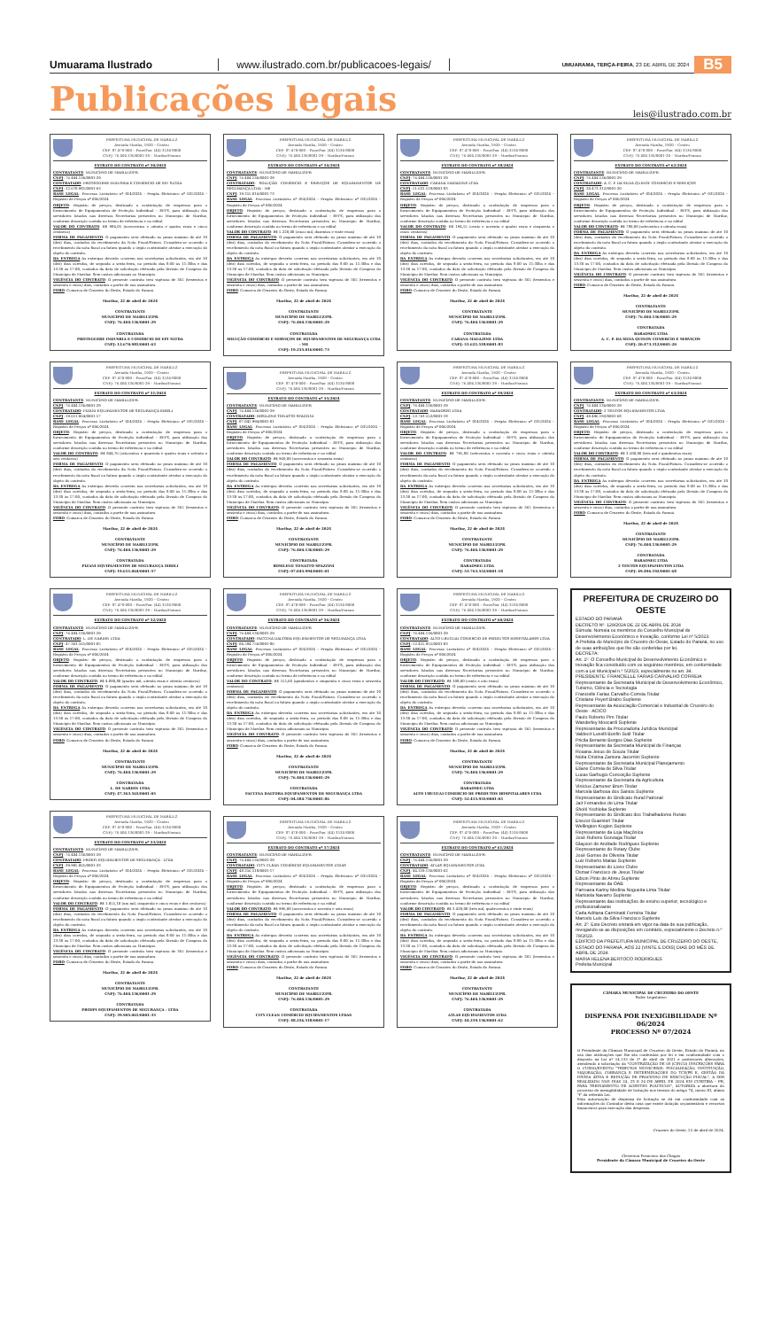Umuarama Ilustrado
www.ilustrado.com.br/publicacoes-legais/
UMUARAMA, TERÇA-FEIRA, 23 DE ABRIL DE 2024
B5
Publicações legais
leis@ilustrado.com.br
PREFEITURA MUNICIPAL DE MARILUZ
Avenida Marília, 1920 – Centro
CEP: 87.470-000 – Fone/Fax: (44) 3534-8000
CNPJ: 76.404.136/0001-29 – Mariluz/Paraná
EXTRATO DO CONTRATO nº 50/2024
CONTRATANTE: MUNICÍPIO DE MARILUZ/PR.
CNPJ: 76.404.136/0001-29
CONTRATADO: PROTEGGERE INDUSRIA E COMÉRCIO DE EPI´SLTDA
CNPJ: 12.670.981/0001-63
BASE LEGAL: Processo Licitatório nº 014/2024 – Pregão Eletrônico nº 035/2024 – Registro de Preços nº 006/2024
OBJETO: Registro de preços, destinado a contratação de empresas para o fornecimento de Equipamentos de Proteção Individual – EPI'S, para utilização dos servidores lotados nas diversas Secretarias presentes no Município de Mariluz, conforme descrição contida no termo de referência e no edital
VALOR DO CONTRATO: R$ 984,05 (novecentos e oitenta e quatro reais e cinco centavos)
FORMA DE PAGAMENTO: O pagamento será efetuado no prazo máximo de até 10 (dez) dias, contados do recebimento da Nota Fiscal/Fatura. Considera-se ocorrido o recebimento da nota fiscal ou fatura quando o órgão contratante atestar a execução do objeto do contrato.
DA ENTREGA As entregas deverão ocorrem nas secretarias solicitantes, em até 10 (dez) dias corridos, de segunda a sexta-feira, no período das 8:00 às 11:30hs e das 13:30 às 17:00, contados da data de solicitação efetuada pela Divisão de Compras do Município de Mariluz. Sem custos adicionais ao Município.
VIGÊNCIA DO CONTRATO: O presente contrato terá vigência de 365 (trezentos e sessenta e cinco) dias, contados a partir de sua assinatura.
FORO: Comarca de Cruzeiro do Oeste, Estado do Paraná.
Mariluz, 22 de abril de 2024
CONTRATANTE
MUNICÍPIO DE MARILUZ/PR.
CNPJ: 76.404.136/0001-29
CONTRATADA
PROTEGGERE INDUSRIA E COMÉRCIO DE EPI´SLTDA
CNPJ: 12.670.981/0001-63
PREFEITURA MUNICIPAL DE MARILUZ
Avenida Marília, 1920 – Centro
CEP: 87.470-000 – Fone/Fax: (44) 3534-8000
CNPJ: 76.404.136/0001-29 – Mariluz/Paraná
EXTRATO DO CONTRATO nº 51/2024
CONTRATANTE: MUNICÍPIO DE MARILUZ/PR.
CNPJ: 76.404.136/0001-29
CONTRATADO: PIZANI EQUIPAMENTOS DE SEGURANÇA EIRELI
CNPJ: 19.611.064/0001-57
BASE LEGAL: Processo Licitatório nº 014/2024 – Pregão Eletrônico nº 035/2024 – Registro de Preços nº 006/2024
OBJETO: Registro de preços, destinado a contratação de empresas para o fornecimento de Equipamentos de Proteção Individual – EPI'S, para utilização dos servidores lotados nas diversas Secretarias presentes no Município de Mariluz, conforme descrição contida no termo de referência e no edital
VALOR DO CONTRATO: R$ 844,76 (oitocentos e quarenta e quatro reais e setenta e seis centavos)
FORMA DE PAGAMENTO: O pagamento será efetuado no prazo máximo de até 10 (dez) dias, contados do recebimento da Nota Fiscal/Fatura. Considera-se ocorrido o recebimento da nota fiscal ou fatura quando o órgão contratante atestar a execução do objeto do contrato.
DA ENTREGA As entregas deverão ocorrem nas secretarias solicitantes, em até 10 (dez) dias corridos, de segunda a sexta-feira, no período das 8:00 às 11:30hs e das 13:30 às 17:00, contados da data de solicitação efetuada pela Divisão de Compras do Município de Mariluz. Sem custos adicionais ao Município.
VIGÊNCIA DO CONTRATO: O presente contrato terá vigência de 365 (trezentos e sessenta e cinco) dias, contados a partir de sua assinatura.
FORO: Comarca de Cruzeiro do Oeste, Estado do Paraná.
Mariluz, 22 de abril de 2024
CONTRATANTE
MUNICÍPIO DE MARILUZ/PR.
CNPJ: 76.404.136/0001-29
CONTRATADA
PIZANI EQUIPAMENTOS DE SEGURANÇA EIRELI
CNPJ: 19.611.064/0001-57
PREFEITURA MUNICIPAL DE MARILUZ
Avenida Marília, 1920 – Centro
CEP: 87.470-000 – Fone/Fax: (44) 3534-8000
CNPJ: 76.404.136/0001-29 – Mariluz/Paraná
EXTRATO DO CONTRATO nº 52/2024
CONTRATANTE: MUNICÍPIO DE MARILUZ/PR.
CNPJ: 76.404.136/0001-29
CONTRATADO: L. DE NARDIN LTDA
CNPJ: 47.363.565/0001-05
BASE LEGAL: Processo Licitatório nº 014/2024 – Pregão Eletrônico nº 035/2024 – Registro de Preços nº 006/2024
OBJETO: Registro de preços, destinado a contratação de empresas para o fornecimento de Equipamentos de Proteção Individual – EPI'S, para utilização dos servidores lotados nas diversas Secretarias presentes no Município de Mariluz, conforme descrição contida no termo de referência e no edital
VALOR DO CONTRATO: R$ 4.080,80 (quatro mil, oitenta reais e oitenta centavos)
FORMA DE PAGAMENTO: O pagamento será efetuado no prazo máximo de até 10 (dez) dias, contados do recebimento da Nota Fiscal/Fatura. Considera-se ocorrido o recebimento da nota fiscal ou fatura quando o órgão contratante atestar a execução do objeto do contrato.
DA ENTREGA As entregas deverão ocorrem nas secretarias solicitantes, em até 10 (dez) dias corridos, de segunda a sexta-feira, no período das 8:00 às 11:30hs e das 13:30 às 17:00, contados da data de solicitação efetuada pela Divisão de Compras do Município de Mariluz. Sem custos adicionais ao Município.
VIGÊNCIA DO CONTRATO: O presente contrato terá vigência de 365 (trezentos e sessenta e cinco) dias, contados a partir de sua assinatura.
FORO: Comarca de Cruzeiro do Oeste, Estado do Paraná.
Mariluz, 22 de abril de 2024
CONTRATANTE
MUNICÍPIO DE MARILUZ/PR.
CNPJ: 76.404.136/0001-29
CONTRATADA
L. DE NARDIN LTDA
CNPJ: 47.363.565/0001-05
PREFEITURA MUNICIPAL DE MARILUZ
Avenida Marília, 1920 – Centro
CEP: 87.470-000 – Fone/Fax: (44) 3534-8000
CNPJ: 76.404.136/0001-29 – Mariluz/Paraná
EXTRATO DO CONTRATO nº 53/2024
CONTRATANTE: MUNICÍPIO DE MARILUZ/PR.
CNPJ: 76.404.136/0001-29
CONTRATADO: PROEPI EQUIPAMENTOS DE SEGURANÇA - LTDA
CNPJ: 39.905.061/0001-33
BASE LEGAL: Processo Licitatório nº 014/2024 – Pregão Eletrônico nº 035/2024 – Registro de Preços nº 006/2024
OBJETO: Registro de preços, destinado a contratação de empresas para o fornecimento de Equipamentos de Proteção Individual – EPI'S, para utilização dos servidores lotados nas diversas Secretarias presentes no Município de Mariluz, conforme descrição contida no termo de referência e no edital
VALOR DO CONTRATO: R$ 1.055,10 (um mil, cinquenta e cinco reais e dez centavos)
FORMA DE PAGAMENTO: O pagamento será efetuado no prazo máximo de até 10 (dez) dias, contados do recebimento da Nota Fiscal/Fatura. Considera-se ocorrido o recebimento da nota fiscal ou fatura quando o órgão contratante atestar a execução do objeto do contrato.
DA ENTREGA As entregas deverão ocorrem nas secretarias solicitantes, em até 10 (dez) dias corridos, de segunda a sexta-feira, no período das 8:00 às 11:30hs e das 13:30 às 17:00, contados da data de solicitação efetuada pela Divisão de Compras do Município de Mariluz. Sem custos adicionais ao Município.
VIGÊNCIA DO CONTRATO: O presente contrato terá vigência de 365 (trezentos e sessenta e cinco) dias, contados a partir de sua assinatura.
FORO: Comarca de Cruzeiro do Oeste, Estado do Paraná.
Mariluz, 22 de abril de 2024
CONTRATANTE
MUNICÍPIO DE MARILUZ/PR.
CNPJ: 76.404.136/0001-29
CONTRATADA
PROEPI EQUIPAMENTOS DE SEGURANÇA - LTDA
CNPJ: 39.905.061/0001-33
PREFEITURA MUNICIPAL DE MARILUZ
Avenida Marília, 1920 – Centro
CEP: 87.470-000 – Fone/Fax: (44) 3534-8000
CNPJ: 76.404.136/0001-29 – Mariluz/Paraná
EXTRATO DO CONTRATO nº 54/2024
CONTRATANTE: MUNICÍPIO DE MARILUZ/PR.
CNPJ: 76.404.136/0001-29
CONTRATADO: SOLUÇÃO COMÉRCIO E SERVIÇOS DE EQUIPAMENTOS DE SEGURANÇA LTDA - ME
CNPJ: 19.255.016/0001-73
BASE LEGAL: Processo Licitatório nº 014/2024 – Pregão Eletrônico nº 035/2024 – Registro de Preços nº 006/2024
OBJETO: Registro de preços, destinado a contratação de empresas para o fornecimento de Equipamentos de Proteção Individual – EPI'S, para utilização dos servidores lotados nas diversas Secretarias presentes no Município de Mariluz, conforme descrição contida no termo de referência e no edital
VALOR DO CONTRATO: R$ 5.220,00 (cinco mil, duzentos e vinte reais)
FORMA DE PAGAMENTO: O pagamento será efetuado no prazo máximo de até 10 (dez) dias, contados do recebimento da Nota Fiscal/Fatura. Considera-se ocorrido o recebimento da nota fiscal ou fatura quando o órgão contratante atestar a execução do objeto do contrato.
DA ENTREGA As entregas deverão ocorrem nas secretarias solicitantes, em até 10 (dez) dias corridos, de segunda a sexta-feira, no período das 8:00 às 11:30hs e das 13:30 às 17:00, contados da data de solicitação efetuada pela Divisão de Compras do Município de Mariluz. Sem custos adicionais ao Município.
VIGÊNCIA DO CONTRATO: O presente contrato terá vigência de 365 (trezentos e sessenta e cinco) dias, contados a partir de sua assinatura.
FORO: Comarca de Cruzeiro do Oeste, Estado do Paraná.
Mariluz, 22 de abril de 2024
CONTRATANTE
MUNICÍPIO DE MARILUZ/PR.
CNPJ: 76.404.136/0001-29
CONTRATADA
SOLUÇÃO COMÉRCIO E SERVIÇOS DE EQUIPAMENTOS DE SEGURANÇA LTDA - ME
CNPJ: 19.255.016/0001-73
PREFEITURA MUNICIPAL DE MARILUZ
Avenida Marília, 1920 – Centro
CEP: 87.470-000 – Fone/Fax: (44) 3534-8000
CNPJ: 76.404.136/0001-29 – Mariluz/Paraná
EXTRATO DO CONTRATO nº 55/2024
CONTRATANTE: MUNICÍPIO DE MARILUZ/PR.
CNPJ: 76.404.136/0001-29
CONTRATADO: ROSILENE TONATTO SPAZZINI
CNPJ: 07.045.994/0001-01
BASE LEGAL: Processo Licitatório nº 014/2024 – Pregão Eletrônico nº 035/2024 – Registro de Preços nº 006/2024
OBJETO: Registro de preços, destinado a contratação de empresas para o fornecimento de Equipamentos de Proteção Individual – EPI'S, para utilização dos servidores lotados nas diversas Secretarias presentes no Município de Mariluz, conforme descrição contida no termo de referência e no edital
VALOR DO CONTRATO: R$ 960,00 (novecentos e sessenta reais)
FORMA DE PAGAMENTO: O pagamento será efetuado no prazo máximo de até 10 (dez) dias, contados do recebimento da Nota Fiscal/Fatura. Considera-se ocorrido o recebimento da nota fiscal ou fatura quando o órgão contratante atestar a execução do objeto do contrato.
DA ENTREGA As entregas deverão ocorrem nas secretarias solicitantes, em até 10 (dez) dias corridos, de segunda a sexta-feira, no período das 8:00 às 11:30hs e das 13:30 às 17:00, contados da data de solicitação efetuada pela Divisão de Compras do Município de Mariluz. Sem custos adicionais ao Município.
VIGÊNCIA DO CONTRATO: O presente contrato terá vigência de 365 (trezentos e sessenta e cinco) dias, contados a partir de sua assinatura.
FORO: Comarca de Cruzeiro do Oeste, Estado do Paraná.
Mariluz, 22 de abril de 2024
CONTRATANTE
MUNICÍPIO DE MARILUZ/PR.
CNPJ: 76.404.136/0001-29
CONTRATADA
ROSILENE TONATTO SPAZZINI
CNPJ: 07.045.994/0001-01
PREFEITURA MUNICIPAL DE MARILUZ
Avenida Marília, 1920 – Centro
CEP: 87.470-000 – Fone/Fax: (44) 3534-8000
CNPJ: 76.404.136/0001-29 – Mariluz/Paraná
EXTRATO DO CONTRATO nº 56/2024
CONTRATANTE: MUNICÍPIO DE MARILUZ/PR.
CNPJ: 76.404.136/0001-29
CONTRATADO: FACCINA DALTORA EQUIPAMENTOS DE SEGURANÇA LTDA
CNPJ: 04.584.756/0001-86
BASE LEGAL: Processo Licitatório nº 014/2024 – Pregão Eletrônico nº 035/2024 – Registro de Preços nº 006/2024
OBJETO: Registro de preços, destinado a contratação de empresas para o fornecimento de Equipamentos de Proteção Individual – EPI'S, para utilização dos servidores lotados nas diversas Secretarias presentes no Município de Mariluz, conforme descrição contida no termo de referência e no edital
VALOR DO CONTRATO: R$ 555,60 (quinhentos e cinquenta e cinco reais e sessenta centavos)
FORMA DE PAGAMENTO: O pagamento será efetuado no prazo máximo de até 10 (dez) dias, contados do recebimento da Nota Fiscal/Fatura. Considera-se ocorrido o recebimento da nota fiscal ou fatura quando o órgão contratante atestar a execução do objeto do contrato.
DA ENTREGA As entregas deverão ocorrem nas secretarias solicitantes, em até 10 (dez) dias corridos, de segunda a sexta-feira, no período das 8:00 às 11:30hs e das 13:30 às 17:00, contados da data de solicitação efetuada pela Divisão de Compras do Município de Mariluz. Sem custos adicionais ao Município.
VIGÊNCIA DO CONTRATO: O presente contrato terá vigência de 365 (trezentos e sessenta e cinco) dias, contados a partir de sua assinatura.
FORO: Comarca de Cruzeiro do Oeste, Estado do Paraná.
Mariluz, 22 de abril de 2024
CONTRATANTE
MUNICÍPIO DE MARILUZ/PR.
CNPJ: 76.404.136/0001-29
CONTRATADA
FACCINA DALTORA EQUIPAMENTOS DE SEGURANÇA LTDA
CNPJ: 04.584.756/0001-86
PREFEITURA MUNICIPAL DE MARILUZ
Avenida Marília, 1920 – Centro
CEP: 87.470-000 – Fone/Fax: (44) 3534-8000
CNPJ: 76.404.136/0001-29 – Mariluz/Paraná
EXTRATO DO CONTRATO nº 57/2024
CONTRATANTE: MUNICÍPIO DE MARILUZ/PR.
CNPJ: 76.404.136/0001-29
CONTRATADO: CITY CLEAN COMÉRCIO EQUIPAMENTOS LTDAS
CNPJ: 48.256.518/0001-17
BASE LEGAL: Processo Licitatório nº 014/2024 – Pregão Eletrônico nº 035/2024 – Registro de Preços nº 006/2024
OBJETO: Registro de preços, destinado a contratação de empresas para o fornecimento de Equipamentos de Proteção Individual – EPI'S, para utilização dos servidores lotados nas diversas Secretarias presentes no Município de Mariluz, conforme descrição contida no termo de referência e no edital
VALOR DO CONTRATO: R$ 996,00 (novecentos e noventa e seis reais)
FORMA DE PAGAMENTO: O pagamento será efetuado no prazo máximo de até 10 (dez) dias, contados do recebimento da Nota Fiscal/Fatura. Considera-se ocorrido o recebimento da nota fiscal ou fatura quando o órgão contratante atestar a execução do objeto do contrato.
DA ENTREGA As entregas deverão ocorrem nas secretarias solicitantes, em até 10 (dez) dias corridos, de segunda a sexta-feira, no período das 8:00 às 11:30hs e das 13:30 às 17:00, contados da data de solicitação efetuada pela Divisão de Compras do Município de Mariluz. Sem custos adicionais ao Município.
VIGÊNCIA DO CONTRATO: O presente contrato terá vigência de 365 (trezentos e sessenta e cinco) dias, contados a partir de sua assinatura.
FORO: Comarca de Cruzeiro do Oeste, Estado do Paraná.
Mariluz, 22 de abril de 2024
CONTRATANTE
MUNICÍPIO DE MARILUZ/PR.
CNPJ: 76.404.136/0001-29
CONTRATADA
CITY CLEAN COMÉRCIO EQUIPAMENTOS LTDAS
CNPJ: 48.256.518/0001-17
PREFEITURA MUNICIPAL DE MARILUZ
Avenida Marília, 1920 – Centro
CEP: 87.470-000 – Fone/Fax: (44) 3534-8000
CNPJ: 76.404.136/0001-29 – Mariluz/Paraná
EXTRATO DO CONTRATO nº 58/2024
CONTRATANTE: MUNICÍPIO DE MARILUZ/PR.
CNPJ: 76.404.136/0001-29
CONTRATADO: CABANA MAGAZINE LTDA
CNPJ: 51.621.518/0001-83
BASE LEGAL: Processo Licitatório nº 014/2024 – Pregão Eletrônico nº 035/2024 – Registro de Preços nº 006/2024
OBJETO: Registro de preços, destinado a contratação de empresas para o fornecimento de Equipamentos de Proteção Individual – EPI'S, para utilização dos servidores lotados nas diversas Secretarias presentes no Município de Mariluz, conforme descrição contida no termo de referência e no edital
VALOR DO CONTRATO: R$ 194,55 (cento e noventa e quatro reais e cinquenta e cinco centavos)
FORMA DE PAGAMENTO: O pagamento será efetuado no prazo máximo de até 10 (dez) dias, contados do recebimento da Nota Fiscal/Fatura. Considera-se ocorrido o recebimento da nota fiscal ou fatura quando o órgão contratante atestar a execução do objeto do contrato.
DA ENTREGA As entregas deverão ocorrem nas secretarias solicitantes, em até 10 (dez) dias corridos, de segunda a sexta-feira, no período das 8:00 às 11:30hs e das 13:30 às 17:00, contados da data de solicitação efetuada pela Divisão de Compras do Município de Mariluz. Sem custos adicionais ao Município.
VIGÊNCIA DO CONTRATO: O presente contrato terá vigência de 365 (trezentos e sessenta e cinco) dias, contados a partir de sua assinatura.
FORO: Comarca de Cruzeiro do Oeste, Estado do Paraná.
Mariluz, 22 de abril de 2024
CONTRATANTE
MUNICÍPIO DE MARILUZ/PR.
CNPJ: 76.404.136/0001-29
CONTRATADA
CABANA MAGAZINE LTDA
CNPJ: 51.621.518/0001-83
PREFEITURA MUNICIPAL DE MARILUZ
Avenida Marília, 1920 – Centro
CEP: 87.470-000 – Fone/Fax: (44) 3534-8000
CNPJ: 76.404.136/0001-29 – Mariluz/Paraná
EXTRATO DO CONTRATO nº 59/2024
CONTRATANTE: MUNICÍPIO DE MARILUZ/PR.
CNPJ: 76.404.136/0001-29
CONTRATADO: BARAOSEG LTDA
CNPJ: 53.763.552/0001-18
BASE LEGAL: Processo Licitatório nº 014/2024 – Pregão Eletrônico nº 035/2024 – Registro de Preços nº 006/2024
OBJETO: Registro de preços, destinado a contratação de empresas para o fornecimento de Equipamentos de Proteção Individual – EPI'S, para utilização dos servidores lotados nas diversas Secretarias presentes no Município de Mariluz, conforme descrição contida no termo de referência e no edital
VALOR DO CONTRATO: R$ 795,80 (setecentos e noventa e cinco reais e oitenta centavos)
FORMA DE PAGAMENTO: O pagamento será efetuado no prazo máximo de até 10 (dez) dias, contados do recebimento da Nota Fiscal/Fatura. Considera-se ocorrido o recebimento da nota fiscal ou fatura quando o órgão contratante atestar a execução do objeto do contrato.
DA ENTREGA As entregas deverão ocorrem nas secretarias solicitantes, em até 10 (dez) dias corridos, de segunda a sexta-feira, no período das 8:00 às 11:30hs e das 13:30 às 17:00, contados da data de solicitação efetuada pela Divisão de Compras do Município de Mariluz. Sem custos adicionais ao Município.
VIGÊNCIA DO CONTRATO: O presente contrato terá vigência de 365 (trezentos e sessenta e cinco) dias, contados a partir de sua assinatura.
FORO: Comarca de Cruzeiro do Oeste, Estado do Paraná.
Mariluz, 22 de abril de 2024
CONTRATANTE
MUNICÍPIO DE MARILUZ/PR.
CNPJ: 76.404.136/0001-29
CONTRATADA
BARAOSEG LTDA
CNPJ: 53.763.552/0001-18
PREFEITURA MUNICIPAL DE MARILUZ
Avenida Marília, 1920 – Centro
CEP: 87.470-000 – Fone/Fax: (44) 3534-8000
CNPJ: 76.404.136/0001-29 – Mariluz/Paraná
EXTRATO DO CONTRATO nº 60/2024
CONTRATANTE: MUNICÍPIO DE MARILUZ/PR.
CNPJ: 76.404.136/0001-29
CONTRATADO: ALTO URUGUAI COMERCIO DE PRODUTOS HOSPITALARES LTDA
CNPJ: 52.415.955/0001-03
BASE LEGAL: Processo Licitatório nº 014/2024 – Pregão Eletrônico nº 035/2024 – Registro de Preços nº 006/2024
OBJETO: Registro de preços, destinado a contratação de empresas para o fornecimento de Equipamentos de Proteção Individual – EPI'S, para utilização dos servidores lotados nas diversas Secretarias presentes no Município de Mariluz, conforme descrição contida no termo de referência e no edital
VALOR DO CONTRATO: R$ 108,00 (cento e oito reais)
FORMA DE PAGAMENTO: O pagamento será efetuado no prazo máximo de até 10 (dez) dias, contados do recebimento da Nota Fiscal/Fatura. Considera-se ocorrido o recebimento da nota fiscal ou fatura quando o órgão contratante atestar a execução do objeto do contrato.
DA ENTREGA As entregas deverão ocorrem nas secretarias solicitantes, em até 10 (dez) dias corridos, de segunda a sexta-feira, no período das 8:00 às 11:30hs e das 13:30 às 17:00, contados da data de solicitação efetuada pela Divisão de Compras do Município de Mariluz. Sem custos adicionais ao Município.
VIGÊNCIA DO CONTRATO: O presente contrato terá vigência de 365 (trezentos e sessenta e cinco) dias, contados a partir de sua assinatura.
FORO: Comarca de Cruzeiro do Oeste, Estado do Paraná.
Mariluz, 22 de abril de 2024
CONTRATANTE
MUNICÍPIO DE MARILUZ/PR.
CNPJ: 76.404.136/0001-29
CONTRATADA
BARAOSEG LTDA
ALTO URUGUAI COMERCIO DE PRODUTOS HOSPITALARES LTDA
CNPJ: 52.415.955/0001-03
PREFEITURA MUNICIPAL DE MARILUZ
Avenida Marília, 1920 – Centro
CEP: 87.470-000 – Fone/Fax: (44) 3534-8000
CNPJ: 76.404.136/0001-29 – Mariluz/Paraná
EXTRATO DO CONTRATO nº 61/2024
CONTRATANTE: MUNICÍPIO DE MARILUZ/PR.
CNPJ: 76.404.136/0001-29
CONTRATADO: ATLAS EQUIPAMENTOS LTDA
CNPJ: 44.219.136/0001-62
BASE LEGAL: Processo Licitatório nº 014/2024 – Pregão Eletrônico nº 035/2024 – Registro de Preços nº 006/2024
OBJETO: Registro de preços, destinado a contratação de empresas para o fornecimento de Equipamentos de Proteção Individual – EPI'S, para utilização dos servidores lotados nas diversas Secretarias presentes no Município de Mariluz, conforme descrição contida no termo de referência e no edital
VALOR DO CONTRATO: R$ 3.420,00 (três mil, quatrocentos e vinte reais)
FORMA DE PAGAMENTO: O pagamento será efetuado no prazo máximo de até 10 (dez) dias, contados do recebimento da Nota Fiscal/Fatura. Considera-se ocorrido o recebimento da nota fiscal ou fatura quando o órgão contratante atestar a execução do objeto do contrato.
DA ENTREGA As entregas deverão ocorrem nas secretarias solicitantes, em até 10 (dez) dias corridos, de segunda a sexta-feira, no período das 8:00 às 11:30hs e das 13:30 às 17:00, contados da data de solicitação efetuada pela Divisão de Compras do Município de Mariluz. Sem custos adicionais ao Município.
VIGÊNCIA DO CONTRATO: O presente contrato terá vigência de 365 (trezentos e sessenta e cinco) dias, contados a partir de sua assinatura.
FORO: Comarca de Cruzeiro do Oeste, Estado do Paraná.
Mariluz, 22 de abril de 2024
CONTRATANTE
MUNICÍPIO DE MARILUZ/PR.
CNPJ: 76.404.136/0001-29
CONTRATADA
ATLAS EQUIPAMENTOS LTDA
CNPJ: 44.219.136/0001-62
PREFEITURA MUNICIPAL DE MARILUZ
Avenida Marília, 1920 – Centro
CEP: 87.470-000 – Fone/Fax: (44) 3534-8000
CNPJ: 76.404.136/0001-29 – Mariluz/Paraná
EXTRATO DO CONTRATO nº 62/2024
CONTRATANTE: MUNICÍPIO DE MARILUZ/PR.
CNPJ: 76.404.136/0001-29
CONTRATADO: A. C. P. DA SILVA QUINOY COMERCIO E SERVIÇOS
CNPJ: 20.473.312/0001-20
BASE LEGAL: Processo Licitatório nº 014/2024 – Pregão Eletrônico nº 035/2024 – Registro de Preços nº 006/2024
OBJETO: Registro de preços, destinado a contratação de empresas para o fornecimento de Equipamentos de Proteção Individual – EPI'S, para utilização dos servidores lotados nas diversas Secretarias presentes no Município de Mariluz, conforme descrição contida no termo de referência e no edital
VALOR DO CONTRATO: R$ 780,00 (setecentos e oitenta reais)
FORMA DE PAGAMENTO: O pagamento será efetuado no prazo máximo de até 10 (dez) dias, contados do recebimento da Nota Fiscal/Fatura. Considera-se ocorrido o recebimento da nota fiscal ou fatura quando o órgão contratante atestar a execução do objeto do contrato.
DA ENTREGA As entregas deverão ocorrem nas secretarias solicitantes, em até 10 (dez) dias corridos, de segunda a sexta-feira, no período das 8:00 às 11:30hs e das 13:30 às 17:00, contados da data de solicitação efetuada pela Divisão de Compras do Município de Mariluz. Sem custos adicionais ao Município.
VIGÊNCIA DO CONTRATO: O presente contrato terá vigência de 365 (trezentos e sessenta e cinco) dias, contados a partir de sua assinatura.
FORO: Comarca de Cruzeiro do Oeste, Estado do Paraná.
Mariluz, 22 de abril de 2024
CONTRATANTE
MUNICÍPIO DE MARILUZ/PR.
CNPJ: 76.404.136/0001-29
CONTRATADA
BARAOSEG LTDA
A. C. P. DA SILVA QUINOY COMERCIO E SERVIÇOS
CNPJ: 20.473.312/0001-20
PREFEITURA MUNICIPAL DE MARILUZ
Avenida Marília, 1920 – Centro
CEP: 87.470-000 – Fone/Fax: (44) 3534-8000
CNPJ: 76.404.136/0001-29 – Mariluz/Paraná
EXTRATO DO CONTRATO nº 63/2024
CONTRATANTE: MUNICÍPIO DE MARILUZ/PR.
CNPJ: 76.404.136/0001-29
CONTRATADO: 2 TENTOS EQUIPAMENTOS LTDA
CNPJ: 49.496.192/0001-68
BASE LEGAL: Processo Licitatório nº 014/2024 – Pregão Eletrônico nº 035/2024 – Registro de Preços nº 006/2024
OBJETO: Registro de preços, destinado a contratação de empresas para o fornecimento de Equipamentos de Proteção Individual – EPI'S, para utilização dos servidores lotados nas diversas Secretarias presentes no Município de Mariluz, conforme descrição contida no termo de referência e no edital
VALOR DO CONTRATO: R$ 3.500,00 (três mil e quinhentos reais)
FORMA DE PAGAMENTO: O pagamento será efetuado no prazo máximo de até 10 (dez) dias, contados do recebimento da Nota Fiscal/Fatura. Considera-se ocorrido o recebimento da nota fiscal ou fatura quando o órgão contratante atestar a execução do objeto do contrato.
DA ENTREGA As entregas deverão ocorrem nas secretarias solicitantes, em até 10 (dez) dias corridos, de segunda a sexta-feira, no período das 8:00 às 11:30hs e das 13:30 às 17:00, contados da data de solicitação efetuada pela Divisão de Compras do Município de Mariluz. Sem custos adicionais ao Município.
VIGÊNCIA DO CONTRATO: O presente contrato terá vigência de 365 (trezentos e sessenta e cinco) dias, contados a partir de sua assinatura.
FORO: Comarca de Cruzeiro do Oeste, Estado do Paraná.
Mariluz, 22 de abril de 2024
CONTRATANTE
MUNICÍPIO DE MARILUZ/PR.
CNPJ: 76.404.136/0001-29
CONTRATADA
BARAOSEG LTDA
2 TENTOS EQUIPAMENTOS LTDA
CNPJ: 49.496.192/0001-68
PREFEITURA DE CRUZEIRO DO OESTE
ESTADO DO PARANÁ
DECRETO Nº. 129/2024 DE 22 DE ABRIL DE 2024
Súmula: Nomeia os membros do Conselho Municipal de Desenvolvimento Econômico e Inovação, conforme Lei nº 5/2023.
A Prefeita do Município de Cruzeiro do Oeste, Estado do Paraná, no uso de suas atribuições que lhe são conferidas por lei,
DECRETA:
Art. 1º. O Conselho Municipal de Desenvolvimento Econômico e Inovação fica constituído com os seguintes membros, em conformidade com a Lei Municipal n.º 5/2023, especialmente no art. 34.
PRESIDENTE: FRANCIELLE FARIAS CARVALHO CORREIA
Representante da Secretaria Municipal de Desenvolvimento Econômico, Turismo, Ciência e Tecnologia
Francielle Farias Carvalho Correia Titular
Cristiane Peyerl Brabo Suplente
Representante da Associação Comercial e Industrial de Cruzeiro do Oeste - ACICO
Paulo Roberto Pim Titular
Wanderley Moscardi Suplente
Representante da Procuradoria Jurídica Municipal
Valdecir Lunelli Bonfin Sutil Titular
Pricila Benante Borges Dias Suplente
Representante da Secretaria Municipal de Finanças
Rosana Jesus de Souza Titular
Núria Cristina Zamora Jacomini Suplente
Representante da Secretaria Municipal Planejamento
Eliane Correia de Silva Titular
Lucas Garbugio Conceição Suplente
Representante da Secretaria da Agricultura
Vinicius Zamuner Brum Titular
Marcela Barbosa dos Santos Suplente
Representante do Sindicato Rural Patronal
Jair Fernandes de Lima Titular
Shoiti Yoshioka Suplente
Representante do Sindicato dos Trabalhadores Rurais
Enezor Guarnieri Titular
Wellington Kogien Suplente
Representante da Loja Maçônica
José Rubens Gonzaga Titular
Glayson de Andrade Rodrigues Suplente
Representante do Rotary Clube
José Gomes de Oliveira Titular
Luiz Roberto Matias Suplente
Representante do Lions Clube
Osmar Francisco de Jesus Titular
Edson Pinto de Abreu Suplente
Representante da OAB
Parroana Kariny Medina Nogueira Lima Titular
Maristela Navarro Suplente
Representante das instituições de ensino superior, tecnológico e profissionalizante
Carla Adriana Carminatti Ferreira Titular
Marcelo Luís da Silva Francisco Suplente
Art. 2º. Este Decreto entrará em vigor na data de sua publicação, revogando-se as disposições em contrário, especialmente o Decreto n.º 78/2023.
EDIFÍCIO DA PREFEITURA MUNICIPAL DE CRUZEIRO DO OESTE, ESTADO DO PARANÁ, AOS 22 (VINTE E DOIS) DIAS DO MÊS DE ABRIL DE 2024.
MARIA HELENA BERTOCO RODRIGUES
Prefeita Municipal
CÂMARA MUNICIPAL DE CRUZEIRO DO OESTE
Poder Legislativo
DISPENSA POR INEXIGIBILIDADE Nº 06/2024
PROCESSO Nº 07/2024
O Presidente da Câmara Municipal de Cruzeiro do Oeste, Estado do Paraná, no uso das atribuições que lhe são conferidas por lei e em conformidade com o disposto na Lei nº 14.133 de 1º de abril de 2021 e posteriores alterações, atendendo à solicitação da "CONTRATAÇÃO DE 05 (CINCO) INSCRIÇÕES PARA O CURSO/EVENTO "TRIBUTOS MUNICIPAIS: FISCALIZAÇÃO, INSTITUIÇÃO, MAJORAÇÃO, COBRANÇA E DETERMINAÇÕES DO TCE/PR E, GESTÃO DA DÍVIDA ATIVA E REDUÇÃO DE PROCESSO DE EXECUÇÃO FISCAL", A SER REALIZADO NOS DIAS 24, 25 E 26 DE ABRIL DE 2024 EM CURITIBA – PR, PARA TREINAMENTO DE AGENTES POLÍTICOS", AUTORIZA a abertura do processo de inexigibilidade de licitação nos termos do artigo 74, inciso III, alínea "f" da referida Lei.
Esta autorização de dispensa de licitação se dá em conformidade com as informações do Contador desta casa que existe dotação orçamentária e recursos financeiros para execução das despesas.
Cruzeiro do Oeste, 22 de abril de 2024.
Cleverson Francisco das Chagas
Presidente da Câmara Municipal de Cruzeiro do Oeste